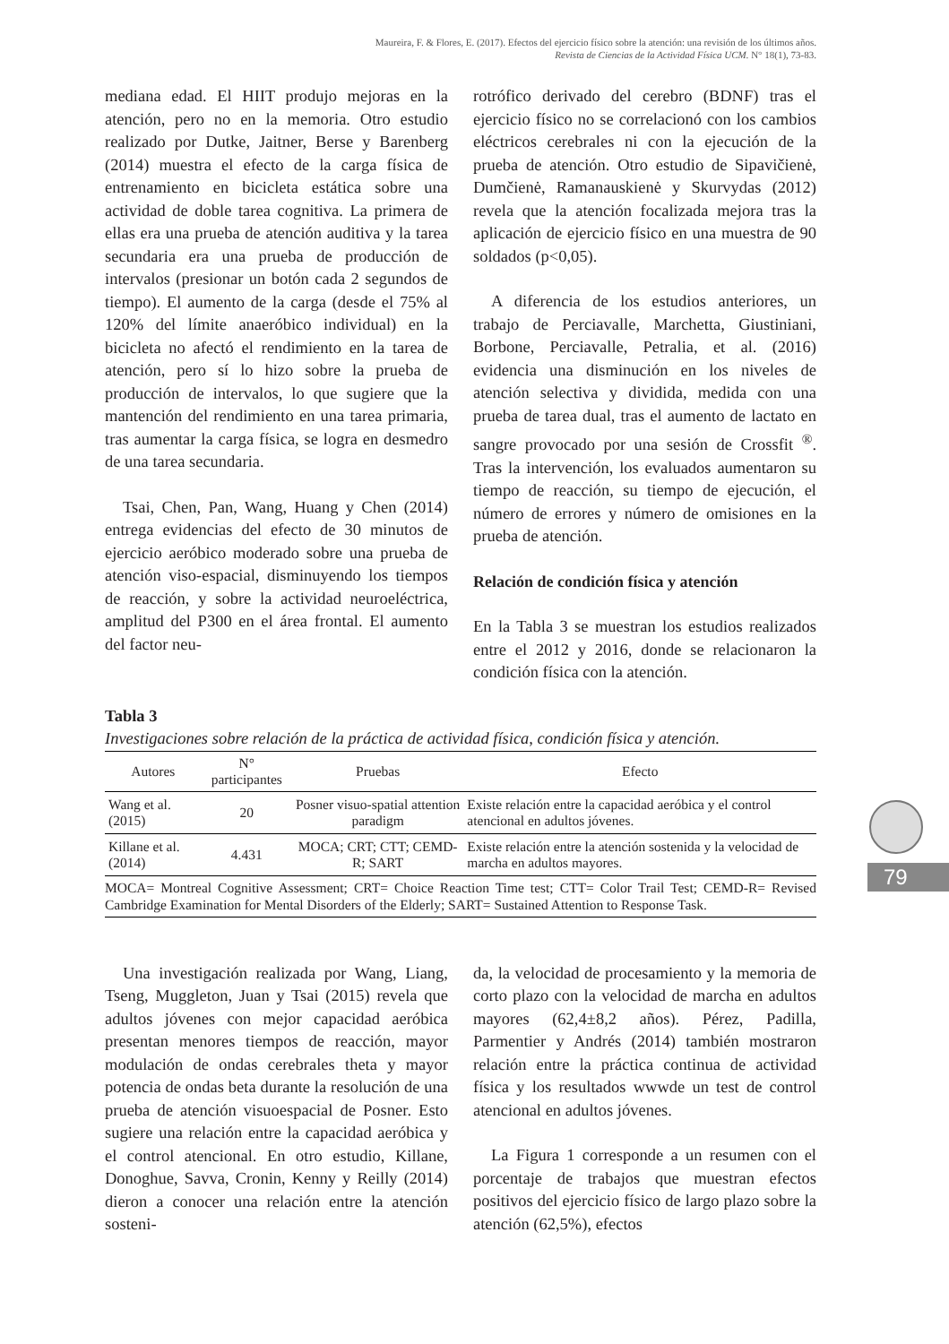Maureira, F. & Flores, E. (2017). Efectos del ejercicio físico sobre la atención: una revisión de los últimos años.
Revista de Ciencias de la Actividad Física UCM. N° 18(1), 73-83.
mediana edad. El HIIT produjo mejoras en la atención, pero no en la memoria. Otro estudio realizado por Dutke, Jaitner, Berse y Barenberg (2014) muestra el efecto de la carga física de entrenamiento en bicicleta estática sobre una actividad de doble tarea cognitiva. La primera de ellas era una prueba de atención auditiva y la tarea secundaria era una prueba de producción de intervalos (presionar un botón cada 2 segundos de tiempo). El aumento de la carga (desde el 75% al 120% del límite anaeróbico individual) en la bicicleta no afectó el rendimiento en la tarea de atención, pero sí lo hizo sobre la prueba de producción de intervalos, lo que sugiere que la mantención del rendimiento en una tarea primaria, tras aumentar la carga física, se logra en desmedro de una tarea secundaria.
Tsai, Chen, Pan, Wang, Huang y Chen (2014) entrega evidencias del efecto de 30 minutos de ejercicio aeróbico moderado sobre una prueba de atención viso-espacial, disminuyendo los tiempos de reacción, y sobre la actividad neuroeléctrica, amplitud del P300 en el área frontal. El aumento del factor neu-
rotrófico derivado del cerebro (BDNF) tras el ejercicio físico no se correlacionó con los cambios eléctricos cerebrales ni con la ejecución de la prueba de atención. Otro estudio de Sipavičienė, Dumčienė, Ramanauskienė y Skurvydas (2012) revela que la atención focalizada mejora tras la aplicación de ejercicio físico en una muestra de 90 soldados (p<0,05).
A diferencia de los estudios anteriores, un trabajo de Perciavalle, Marchetta, Giustiniani, Borbone, Perciavalle, Petralia, et al. (2016) evidencia una disminución en los niveles de atención selectiva y dividida, medida con una prueba de tarea dual, tras el aumento de lactato en sangre provocado por una sesión de Crossfit <sup>®</sup>. Tras la intervención, los evaluados aumentaron su tiempo de reacción, su tiempo de ejecución, el número de errores y número de omisiones en la prueba de atención.
Relación de condición física y atención
En la Tabla 3 se muestran los estudios realizados entre el 2012 y 2016, donde se relacionaron la condición física con la atención.
Tabla 3
Investigaciones sobre relación de la práctica de actividad física, condición física y atención.
| Autores | N° participantes | Pruebas | Efecto |
| --- | --- | --- | --- |
| Wang et al. (2015) | 20 | Posner visuo-spatial attention paradigm | Existe relación entre la capacidad aeróbica y el control atencional en adultos jóvenes. |
| Killane et al. (2014) | 4.431 | MOCA; CRT; CTT; CEMD-R; SART | Existe relación entre la atención sostenida y la velocidad de marcha en adultos mayores. |
MOCA= Montreal Cognitive Assessment; CRT= Choice Reaction Time test; CTT= Color Trail Test; CEMD-R= Revised Cambridge Examination for Mental Disorders of the Elderly; SART= Sustained Attention to Response Task.
Una investigación realizada por Wang, Liang, Tseng, Muggleton, Juan y Tsai (2015) revela que adultos jóvenes con mejor capacidad aeróbica presentan menores tiempos de reacción, mayor modulación de ondas cerebrales theta y mayor potencia de ondas beta durante la resolución de una prueba de atención visuoespacial de Posner. Esto sugiere una relación entre la capacidad aeróbica y el control atencional. En otro estudio, Killane, Donoghue, Savva, Cronin, Kenny y Reilly (2014) dieron a conocer una relación entre la atención sosteni-
da, la velocidad de procesamiento y la memoria de corto plazo con la velocidad de marcha en adultos mayores (62,4±8,2 años). Pérez, Padilla, Parmentier y Andrés (2014) también mostraron relación entre la práctica continua de actividad física y los resultados wwwde un test de control atencional en adultos jóvenes.
La Figura 1 corresponde a un resumen con el porcentaje de trabajos que muestran efectos positivos del ejercicio físico de largo plazo sobre la atención (62,5%), efectos
79